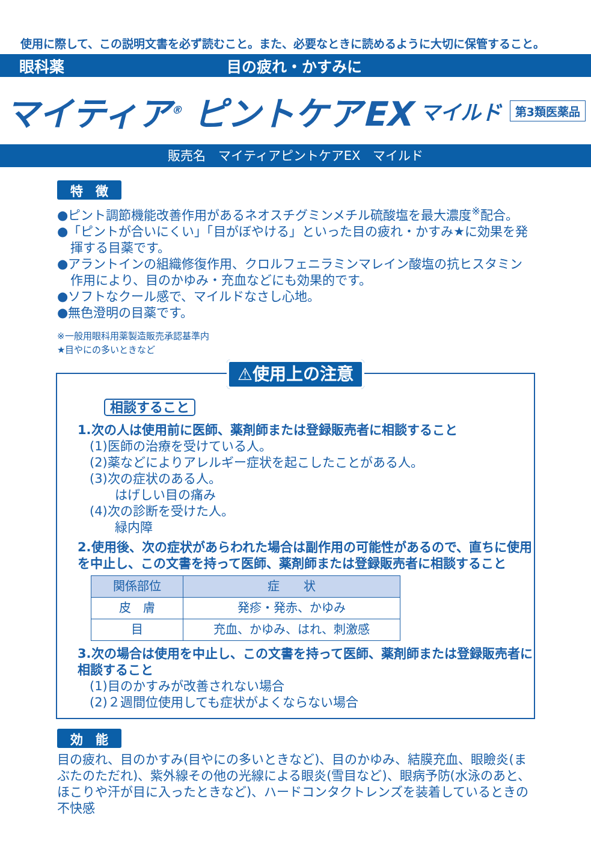使用に際して、この説明文書を必ず読むこと。また、必要なときに読めるように大切に保管すること。
眼科薬 目の疲れ・かすみに
マイティア<sup>®</sup> ピントケアEX マイルド 第3類医薬品
販売名　マイティアピントケアEX　マイルド
特　徴
●ピント調節機能改善作用があるネオスチグミンメチル硫酸塩を最大濃度<sup>※</sup>配合。
●「ピントが合いにくい」「目がぼやける」といった目の疲れ・かすみ★に効果を発揮する目薬です。
●アラントインの組織修復作用、クロルフェニラミンマレイン酸塩の抗ヒスタミン作用により、目のかゆみ・充血などにも効果的です。
●ソフトなクール感で、マイルドなさし心地。
●無色澄明の目薬です。
※一般用眼科用薬製造販売承認基準内
★目やにの多いときなど
⚠使用上の注意
相談すること
1.次の人は使用前に医師、薬剤師または登録販売者に相談すること
(1)医師の治療を受けている人。
(2)薬などによりアレルギー症状を起こしたことがある人。
(3)次の症状のある人。
　　はげしい目の痛み
(4)次の診断を受けた人。
　　緑内障
2.使用後、次の症状があらわれた場合は副作用の可能性があるので、直ちに使用を中止し、この文書を持って医師、薬剤師または登録販売者に相談すること
| 関係部位 | 症 状 |
| --- | --- |
| 皮 膚 | 発疹・発赤、かゆみ |
| 目 | 充血、かゆみ、はれ、刺激感 |
3.次の場合は使用を中止し、この文書を持って医師、薬剤師または登録販売者に相談すること
(1)目のかすみが改善されない場合
(2)２週間位使用しても症状がよくならない場合
効　能
目の疲れ、目のかすみ(目やにの多いときなど)、目のかゆみ、結膜充血、眼瞼炎(まぶたのただれ)、紫外線その他の光線による眼炎(雪目など)、眼病予防(水泳のあと、ほこりや汗が目に入ったときなど)、ハードコンタクトレンズを装着しているときの不快感